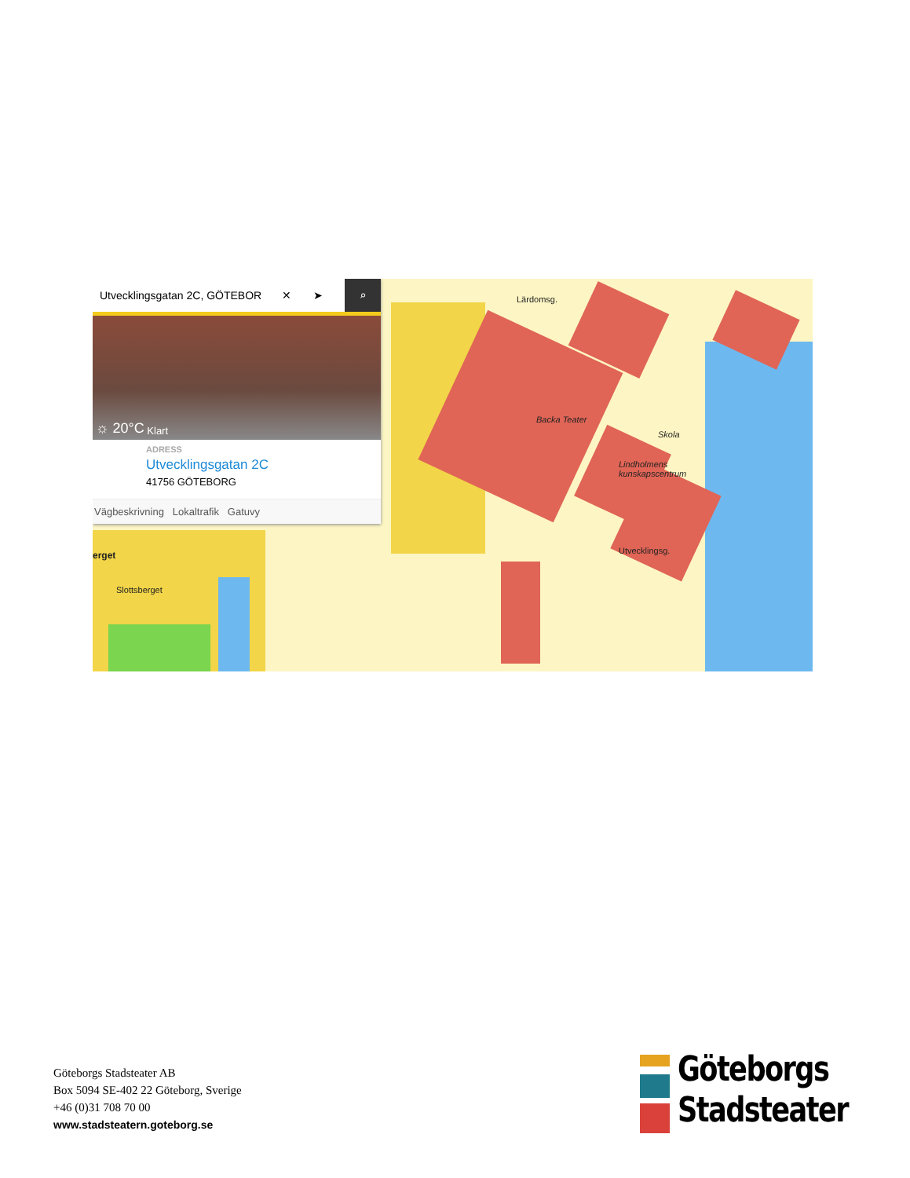Backa Teater
Skola
Lindholmens
kunskapscentrum
Slottsberget
Lärdomsg.
Utvecklingsg.
erget
Utvecklingsgatan 2C, GÖTEBOR ✕ ➤ ⌕
☼ 20°C Klart
ADRESS
Utvecklingsgatan 2C
41756 GÖTEBORG
Vägbeskrivning Lokaltrafik Gatuvy
Göteborgs Stadsteater AB
Box 5094 SE-402 22 Göteborg, Sverige
+46 (0)31 708 70 00
www.stadsteatern.goteborg.se
Göteborgs
Stadsteater